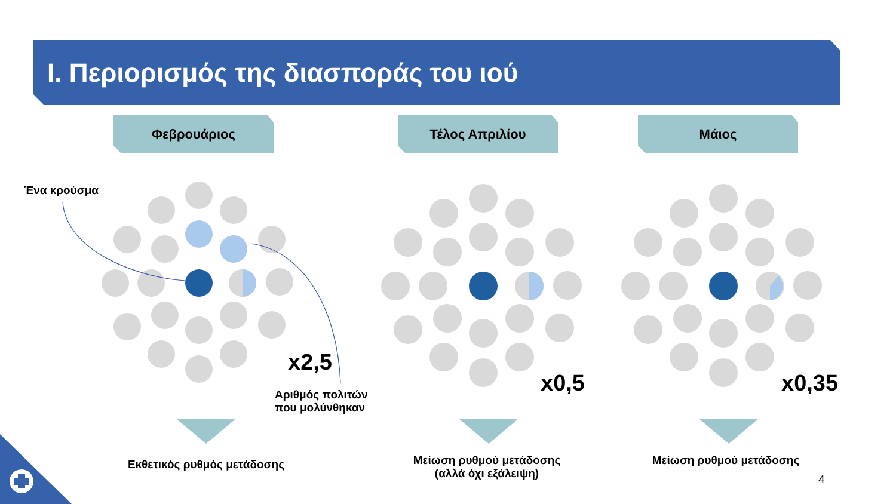I. Περιορισμός της διασποράς του ιού
Φεβρουάριος Τέλος Απριλίου Μάιος
Ένα κρούσμα
x2,5
Αριθμός πολιτών
που μολύνθηκαν
x0,5 x0,35
Εκθετικός ρυθμός μετάδοσης
Μείωση ρυθμού μετάδοσης
(αλλά όχι εξάλειψη)
Μείωση ρυθμού μετάδοσης
4